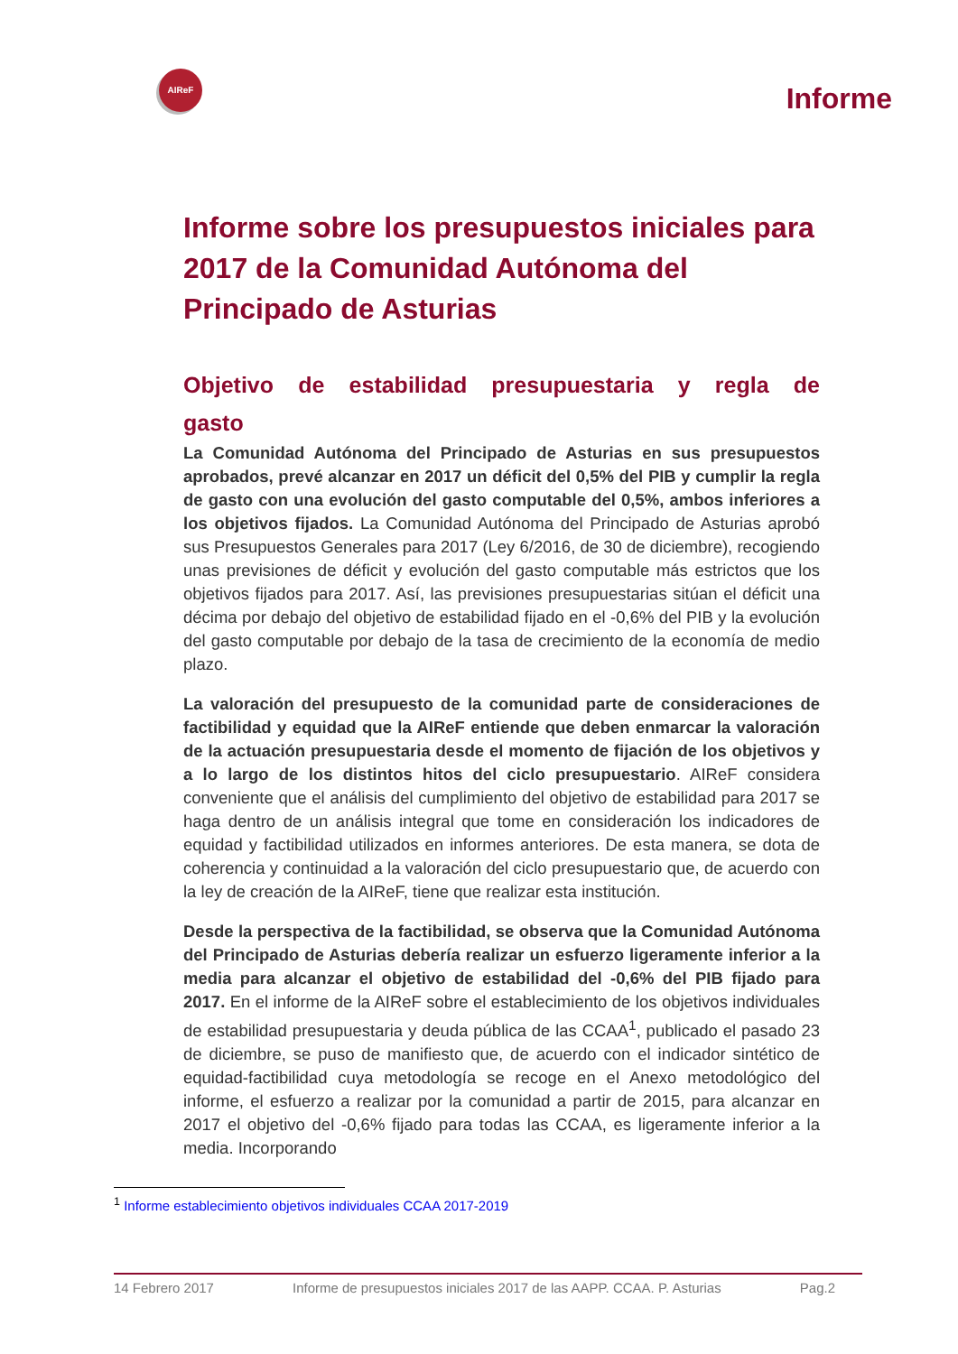AIReF
Informe
Informe sobre los presupuestos iniciales para 2017 de la Comunidad Autónoma del Principado de Asturias
Objetivo de estabilidad presupuestaria y regla de gasto
La Comunidad Autónoma del Principado de Asturias en sus presupuestos aprobados, prevé alcanzar en 2017 un déficit del 0,5% del PIB y cumplir la regla de gasto con una evolución del gasto computable del 0,5%, ambos inferiores a los objetivos fijados. La Comunidad Autónoma del Principado de Asturias aprobó sus Presupuestos Generales para 2017 (Ley 6/2016, de 30 de diciembre), recogiendo unas previsiones de déficit y evolución del gasto computable más estrictos que los objetivos fijados para 2017. Así, las previsiones presupuestarias sitúan el déficit una décima por debajo del objetivo de estabilidad fijado en el -0,6% del PIB y la evolución del gasto computable por debajo de la tasa de crecimiento de la economía de medio plazo.
La valoración del presupuesto de la comunidad parte de consideraciones de factibilidad y equidad que la AIReF entiende que deben enmarcar la valoración de la actuación presupuestaria desde el momento de fijación de los objetivos y a lo largo de los distintos hitos del ciclo presupuestario. AIReF considera conveniente que el análisis del cumplimiento del objetivo de estabilidad para 2017 se haga dentro de un análisis integral que tome en consideración los indicadores de equidad y factibilidad utilizados en informes anteriores. De esta manera, se dota de coherencia y continuidad a la valoración del ciclo presupuestario que, de acuerdo con la ley de creación de la AIReF, tiene que realizar esta institución.
Desde la perspectiva de la factibilidad, se observa que la Comunidad Autónoma del Principado de Asturias debería realizar un esfuerzo ligeramente inferior a la media para alcanzar el objetivo de estabilidad del -0,6% del PIB fijado para 2017. En el informe de la AIReF sobre el establecimiento de los objetivos individuales de estabilidad presupuestaria y deuda pública de las CCAA<sup>1</sup>, publicado el pasado 23 de diciembre, se puso de manifiesto que, de acuerdo con el indicador sintético de equidad-factibilidad cuya metodología se recoge en el Anexo metodológico del informe, el esfuerzo a realizar por la comunidad a partir de 2015, para alcanzar en 2017 el objetivo del -0,6% fijado para todas las CCAA, es ligeramente inferior a la media. Incorporando
<sup>1</sup> Informe establecimiento objetivos individuales CCAA 2017-2019
14 Febrero 2017 Informe de presupuestos iniciales 2017 de las AAPP. CCAA. P. Asturias Pag.2